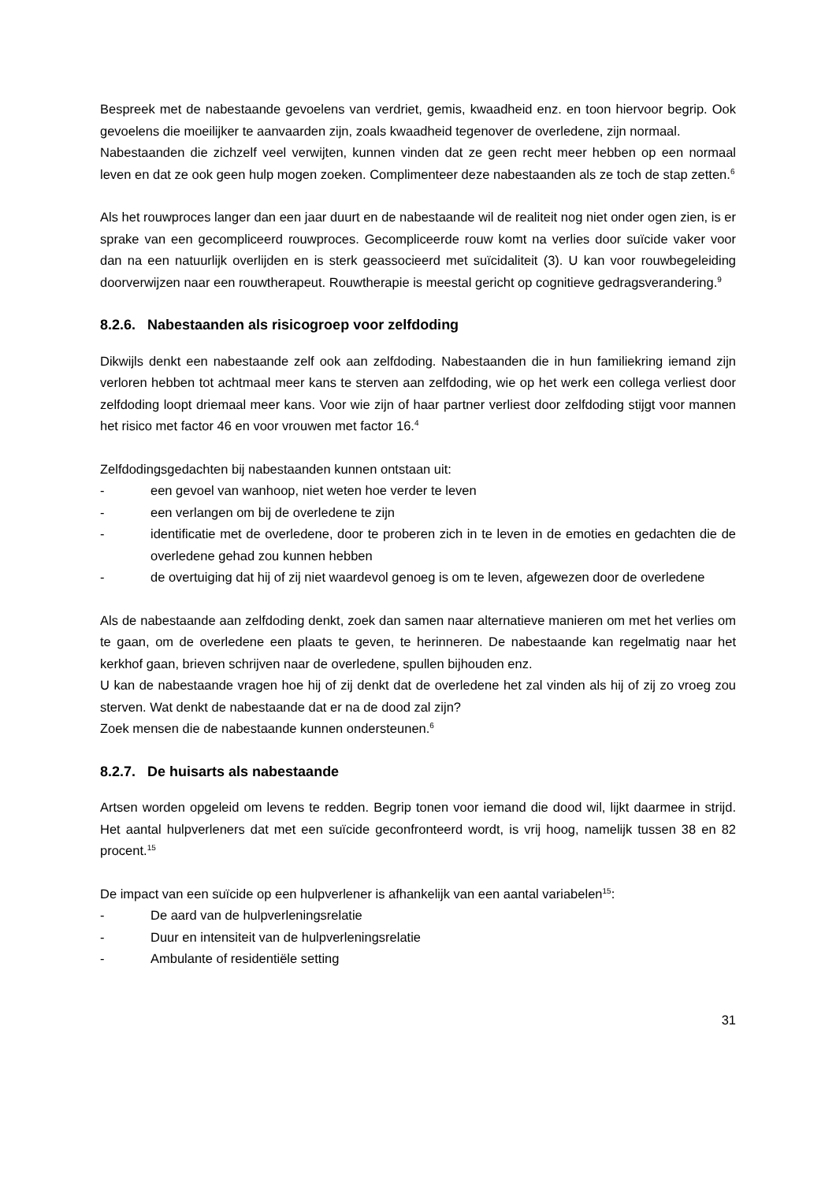Bespreek met de nabestaande gevoelens van verdriet, gemis, kwaadheid enz. en toon hiervoor begrip. Ook gevoelens die moeilijker te aanvaarden zijn, zoals kwaadheid tegenover de overledene, zijn normaal.
Nabestaanden die zichzelf veel verwijten, kunnen vinden dat ze geen recht meer hebben op een normaal leven en dat ze ook geen hulp mogen zoeken. Complimenteer deze nabestaanden als ze toch de stap zetten.<sup>6</sup>
Als het rouwproces langer dan een jaar duurt en de nabestaande wil de realiteit nog niet onder ogen zien, is er sprake van een gecompliceerd rouwproces. Gecompliceerde rouw komt na verlies door suïcide vaker voor dan na een natuurlijk overlijden en is sterk geassocieerd met suïcidaliteit (3). U kan voor rouwbegeleiding doorverwijzen naar een rouwtherapeut. Rouwtherapie is meestal gericht op cognitieve gedragsverandering.<sup>9</sup>
8.2.6. Nabestaanden als risicogroep voor zelfdoding
Dikwijls denkt een nabestaande zelf ook aan zelfdoding. Nabestaanden die in hun familiekring iemand zijn verloren hebben tot achtmaal meer kans te sterven aan zelfdoding, wie op het werk een collega verliest door zelfdoding loopt driemaal meer kans. Voor wie zijn of haar partner verliest door zelfdoding stijgt voor mannen het risico met factor 46 en voor vrouwen met factor 16.<sup>4</sup>
Zelfdodingsgedachten bij nabestaanden kunnen ontstaan uit:
- een gevoel van wanhoop, niet weten hoe verder te leven
- een verlangen om bij de overledene te zijn
- identificatie met de overledene, door te proberen zich in te leven in de emoties en gedachten die de overledene gehad zou kunnen hebben
- de overtuiging dat hij of zij niet waardevol genoeg is om te leven, afgewezen door de overledene
Als de nabestaande aan zelfdoding denkt, zoek dan samen naar alternatieve manieren om met het verlies om te gaan, om de overledene een plaats te geven, te herinneren. De nabestaande kan regelmatig naar het kerkhof gaan, brieven schrijven naar de overledene, spullen bijhouden enz.
U kan de nabestaande vragen hoe hij of zij denkt dat de overledene het zal vinden als hij of zij zo vroeg zou sterven. Wat denkt de nabestaande dat er na de dood zal zijn?
Zoek mensen die de nabestaande kunnen ondersteunen.<sup>6</sup>
8.2.7. De huisarts als nabestaande
Artsen worden opgeleid om levens te redden. Begrip tonen voor iemand die dood wil, lijkt daarmee in strijd. Het aantal hulpverleners dat met een suïcide geconfronteerd wordt, is vrij hoog, namelijk tussen 38 en 82 procent.<sup>15</sup>
De impact van een suïcide op een hulpverlener is afhankelijk van een aantal variabelen<sup>15</sup>:
- De aard van de hulpverleningsrelatie
- Duur en intensiteit van de hulpverleningsrelatie
- Ambulante of residentiële setting
31